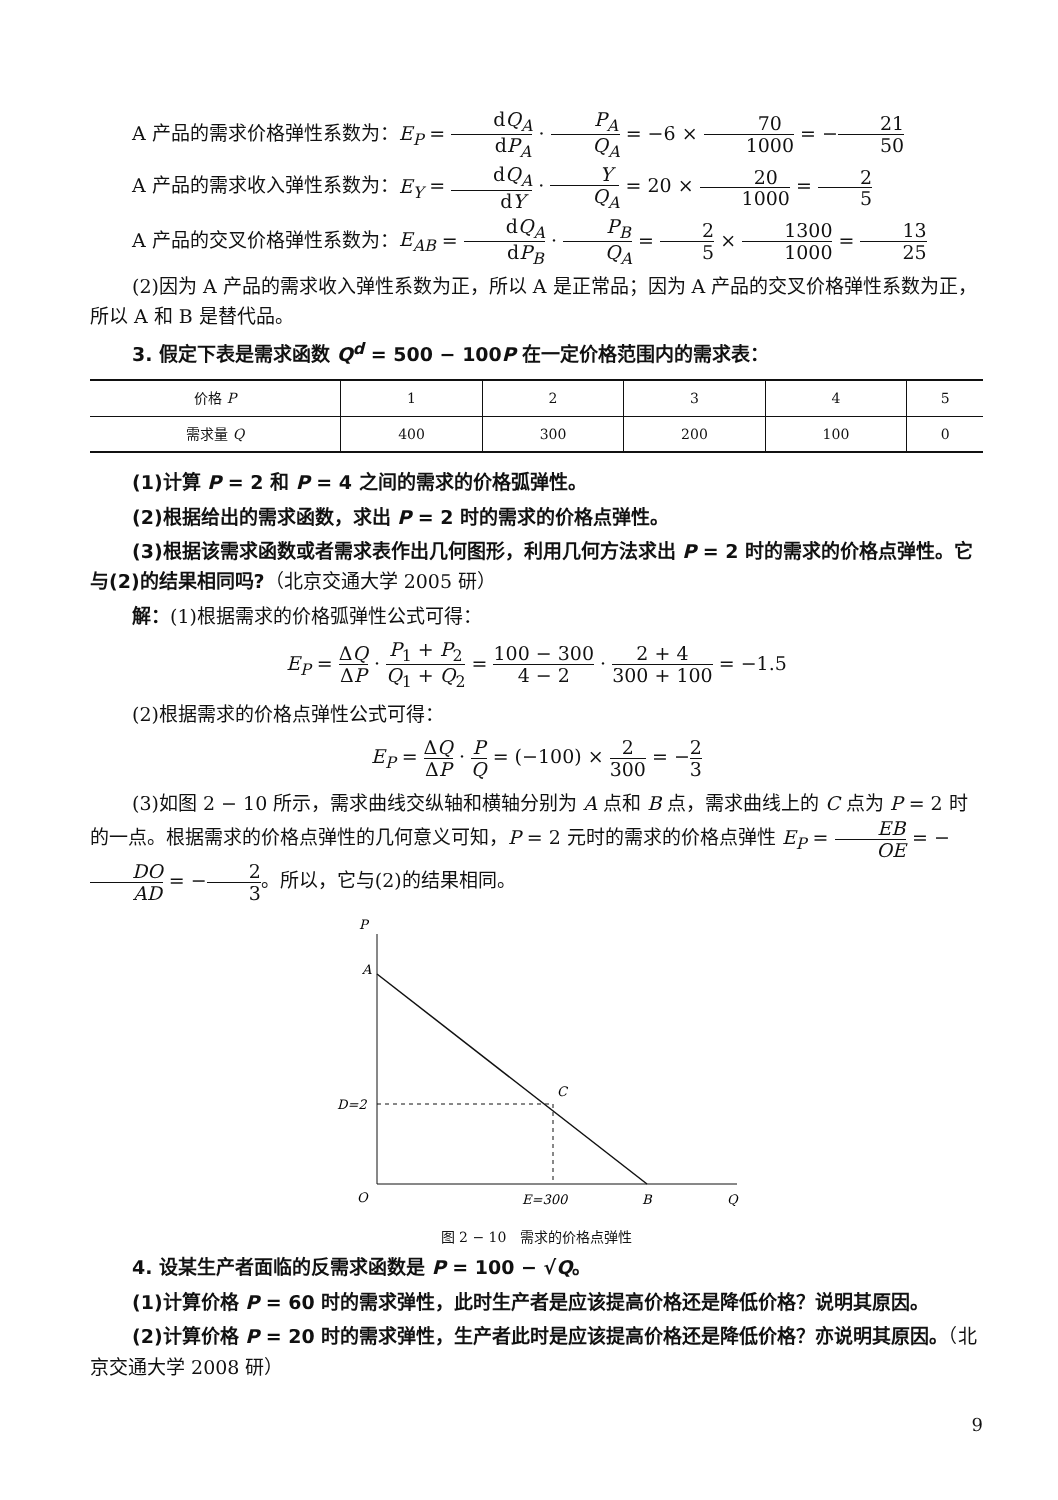A 产品的需求价格弹性系数为：E<sub>P</sub> = dQ<sub>A</sub> dP<sub>A</sub> · P<sub>A</sub> Q<sub>A</sub> = −6 × 70 1000 = −21 50
A 产品的需求收入弹性系数为：E<sub>Y</sub> = dQ<sub>A</sub> dY · Y Q<sub>A</sub> = 20 × 20 1000 = 2 5
A 产品的交叉价格弹性系数为：E<sub>AB</sub> = dQ<sub>A</sub> dP<sub>B</sub> · P<sub>B</sub> Q<sub>A</sub> = 2 5 × 1300 1000 = 13 25
(2)因为 A 产品的需求收入弹性系数为正，所以 A 是正常品；因为 A 产品的交叉价格弹性系数为正，所以 A 和 B 是替代品。
3. 假定下表是需求函数 Q<sup>d</sup> = 500 − 100P 在一定价格范围内的需求表：
| 价格 P | 1 | 2 | 3 | 4 | 5 |
| --- | --- | --- | --- | --- | --- |
| 需求量 Q | 400 | 300 | 200 | 100 | 0 |
(1)计算 P = 2 和 P = 4 之间的需求的价格弧弹性。
(2)根据给出的需求函数，求出 P = 2 时的需求的价格点弹性。
(3)根据该需求函数或者需求表作出几何图形，利用几何方法求出 P = 2 时的需求的价格点弹性。它与(2)的结果相同吗?（北京交通大学 2005 研）
解：(1)根据需求的价格弧弹性公式可得：
E<sub>P</sub> = ΔQ ΔP · P<sub>1</sub> + P<sub>2</sub> Q<sub>1</sub> + Q<sub>2</sub> = 100 − 300 4 − 2 · 2 + 4 300 + 100 = −1.5
(2)根据需求的价格点弹性公式可得：
E<sub>P</sub> = ΔQ ΔP · P Q = (−100) × 2 300 = −2 3
(3)如图 2 − 10 所示，需求曲线交纵轴和横轴分别为 A 点和 B 点，需求曲线上的 C 点为 P = 2 时的一点。根据需求的价格点弹性的几何意义可知，P = 2 元时的需求的价格点弹性 E<sub>P</sub> = EB OE = −DO AD = −2 3。所以，它与(2)的结果相同。
P
A
C
D=2
O
E=300
B
Q
图 2 − 10　需求的价格点弹性
4. 设某生产者面临的反需求函数是 P = 100 − √Q。
(1)计算价格 P = 60 时的需求弹性，此时生产者是应该提高价格还是降低价格？说明其原因。
(2)计算价格 P = 20 时的需求弹性，生产者此时是应该提高价格还是降低价格？亦说明其原因。（北京交通大学 2008 研）
9